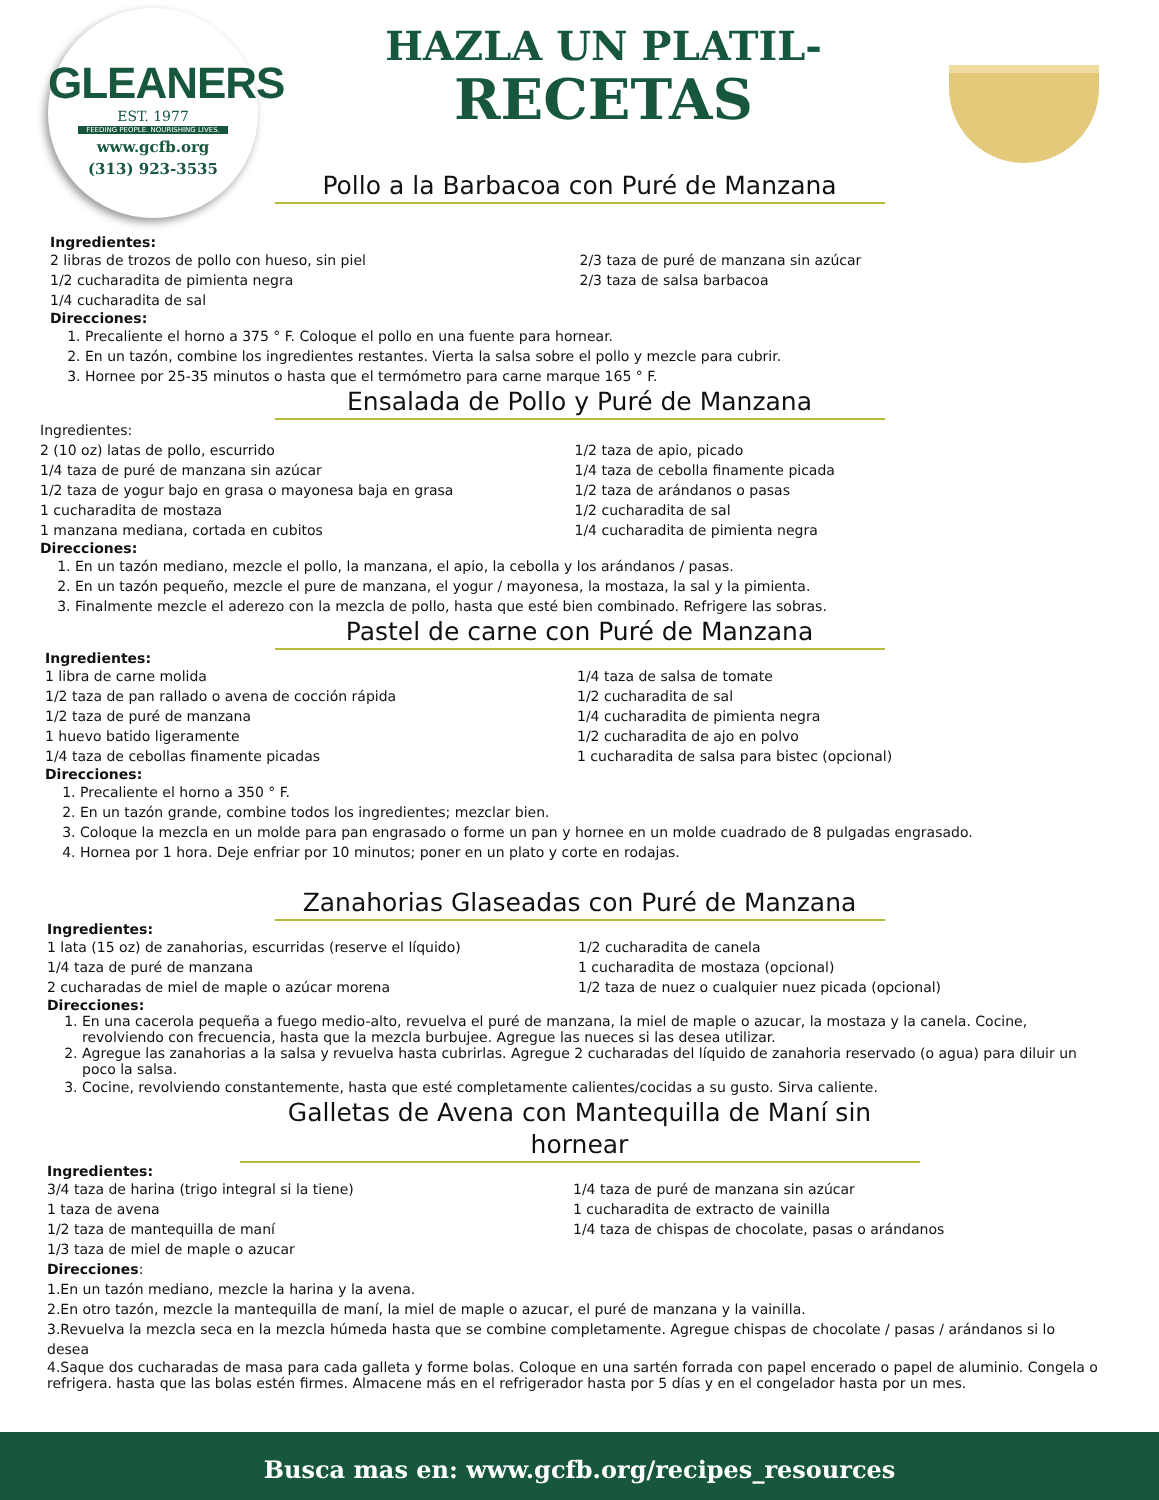GLEANERS
EST. 1977
FEEDING PEOPLE. NOURISHING LIVES.
www.gcfb.org
(313) 923-3535
HAZLA UN PLATIL-
RECETAS
Pollo a la Barbacoa con Puré de Manzana
Ingredientes:
2 libras de trozos de pollo con hueso, sin piel
1/2 cucharadita de pimienta negra
1/4 cucharadita de sal
2/3 taza de puré de manzana sin azúcar
2/3 taza de salsa barbacoa
Direcciones:
1. Precaliente el horno a 375 ° F. Coloque el pollo en una fuente para hornear.
2. En un tazón, combine los ingredientes restantes. Vierta la salsa sobre el pollo y mezcle para cubrir.
3. Hornee por 25-35 minutos o hasta que el termómetro para carne marque 165 ° F.
Ensalada de Pollo y Puré de Manzana
Ingredientes:
2 (10 oz) latas de pollo, escurrido
1/4 taza de puré de manzana sin azúcar
1/2 taza de yogur bajo en grasa o mayonesa baja en grasa
1 cucharadita de mostaza
1 manzana mediana, cortada en cubitos
1/2 taza de apio, picado
1/4 taza de cebolla finamente picada
1/2 taza de arándanos o pasas
1/2 cucharadita de sal
1/4 cucharadita de pimienta negra
Direcciones:
1. En un tazón mediano, mezcle el pollo, la manzana, el apio, la cebolla y los arándanos / pasas.
2. En un tazón pequeño, mezcle el pure de manzana, el yogur / mayonesa, la mostaza, la sal y la pimienta.
3. Finalmente mezcle el aderezo con la mezcla de pollo, hasta que esté bien combinado. Refrigere las sobras.
Pastel de carne con Puré de Manzana
Ingredientes:
1 libra de carne molida
1/2 taza de pan rallado o avena de cocción rápida
1/2 taza de puré de manzana
1 huevo batido ligeramente
1/4 taza de cebollas finamente picadas
1/4 taza de salsa de tomate
1/2 cucharadita de sal
1/4 cucharadita de pimienta negra
1/2 cucharadita de ajo en polvo
1 cucharadita de salsa para bistec (opcional)
Direcciones:
1. Precaliente el horno a 350 ° F.
2. En un tazón grande, combine todos los ingredientes; mezclar bien.
3. Coloque la mezcla en un molde para pan engrasado o forme un pan y hornee en un molde cuadrado de 8 pulgadas engrasado.
4. Hornea por 1 hora. Deje enfriar por 10 minutos; poner en un plato y corte en rodajas.
Zanahorias Glaseadas con Puré de Manzana
Ingredientes:
1 lata (15 oz) de zanahorias, escurridas (reserve el líquido)
1/4 taza de puré de manzana
2 cucharadas de miel de maple o azúcar morena
1/2 cucharadita de canela
1 cucharadita de mostaza (opcional)
1/2 taza de nuez o cualquier nuez picada (opcional)
Direcciones:
1. En una cacerola pequeña a fuego medio-alto, revuelva el puré de manzana, la miel de maple o azucar, la mostaza y la canela. Cocine, revolviendo con frecuencia, hasta que la mezcla burbujee. Agregue las nueces si las desea utilizar.
2. Agregue las zanahorias a la salsa y revuelva hasta cubrirlas. Agregue 2 cucharadas del líquido de zanahoria reservado (o agua) para diluir un poco la salsa.
3. Cocine, revolviendo constantemente, hasta que esté completamente calientes/cocidas a su gusto. Sirva caliente.
Galletas de Avena con Mantequilla de Maní sin hornear
Ingredientes:
3/4 taza de harina (trigo integral si la tiene)
1 taza de avena
1/2 taza de mantequilla de maní
1/3 taza de miel de maple o azucar
1/4 taza de puré de manzana sin azúcar
1 cucharadita de extracto de vainilla
1/4 taza de chispas de chocolate, pasas o arándanos
Direcciones:
1.En un tazón mediano, mezcle la harina y la avena.
2.En otro tazón, mezcle la mantequilla de maní, la miel de maple o azucar, el puré de manzana y la vainilla.
3.Revuelva la mezcla seca en la mezcla húmeda hasta que se combine completamente. Agregue chispas de chocolate / pasas / arándanos si lo desea
4.Saque dos cucharadas de masa para cada galleta y forme bolas. Coloque en una sartén forrada con papel encerado o papel de aluminio. Congela o refrigera. hasta que las bolas estén firmes. Almacene más en el refrigerador hasta por 5 días y en el congelador hasta por un mes.
Busca mas en: www.gcfb.org/recipes_resources